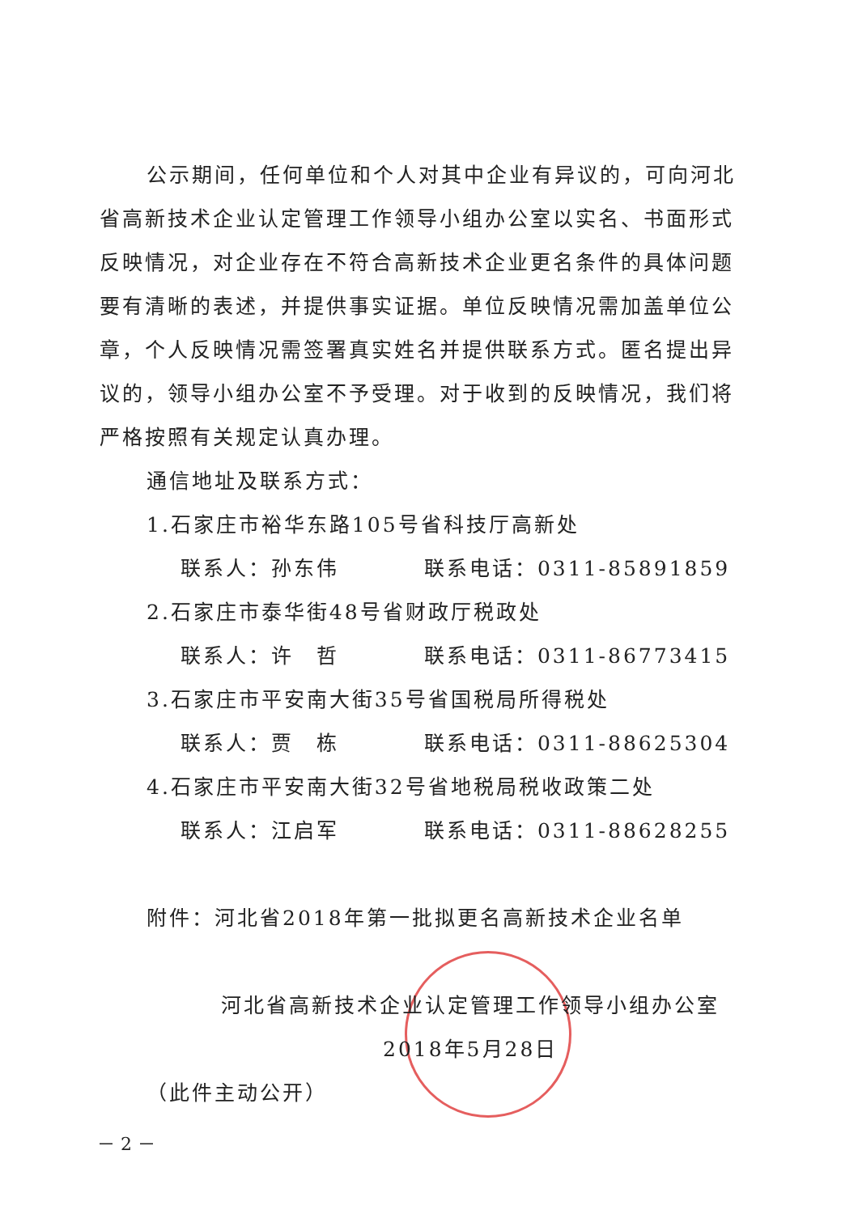公示期间，任何单位和个人对其中企业有异议的，可向河北省高新技术企业认定管理工作领导小组办公室以实名、书面形式反映情况，对企业存在不符合高新技术企业更名条件的具体问题要有清晰的表述，并提供事实证据。单位反映情况需加盖单位公章，个人反映情况需签署真实姓名并提供联系方式。匿名提出异议的，领导小组办公室不予受理。对于收到的反映情况，我们将严格按照有关规定认真办理。
通信地址及联系方式：
1.石家庄市裕华东路105号省科技厅高新处
联系人：孙东伟 联系电话：0311-85891859
2.石家庄市泰华街48号省财政厅税政处
联系人：许　哲 联系电话：0311-86773415
3.石家庄市平安南大街35号省国税局所得税处
联系人：贾　栋 联系电话：0311-88625304
4.石家庄市平安南大街32号省地税局税收政策二处
联系人：江启军 联系电话：0311-88628255
附件：河北省2018年第一批拟更名高新技术企业名单
河北省高新技术企业认定管理工作领导小组办公室
2018年5月28日
（此件主动公开）
－ 2 －